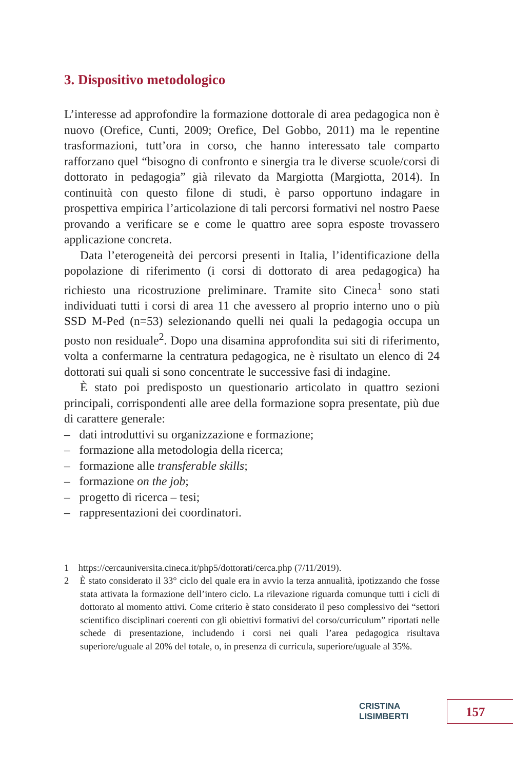3. Dispositivo metodologico
L’interesse ad approfondire la formazione dottorale di area pedagogica non è nuovo (Orefice, Cunti, 2009; Orefice, Del Gobbo, 2011) ma le repentine trasformazioni, tutt’ora in corso, che hanno interessato tale comparto rafforzano quel “bisogno di confronto e sinergia tra le diverse scuole/corsi di dottorato in pedagogia” già rilevato da Margiotta (Margiotta, 2014). In continuità con questo filone di studi, è parso opportuno indagare in prospettiva empirica l’articolazione di tali percorsi formativi nel nostro Paese provando a verificare se e come le quattro aree sopra esposte trovassero applicazione concreta.
Data l’eterogeneità dei percorsi presenti in Italia, l’identificazione della popolazione di riferimento (i corsi di dottorato di area pedagogica) ha richiesto una ricostruzione preliminare. Tramite sito Cineca<sup>1</sup> sono stati individuati tutti i corsi di area 11 che avessero al proprio interno uno o più SSD M-Ped (n=53) selezionando quelli nei quali la pedagogia occupa un posto non residuale<sup>2</sup>. Dopo una disamina approfondita sui siti di riferimento, volta a confermarne la centratura pedagogica, ne è risultato un elenco di 24 dottorati sui quali si sono concentrate le successive fasi di indagine.
È stato poi predisposto un questionario articolato in quattro sezioni principali, corrispondenti alle aree della formazione sopra presentate, più due di carattere generale:
– dati introduttivi su organizzazione e formazione;
– formazione alla metodologia della ricerca;
– formazione alle transferable skills;
– formazione on the job;
– progetto di ricerca – tesi;
– rappresentazioni dei coordinatori.
1 https://cercauniversita.cineca.it/php5/dottorati/cerca.php (7/11/2019).
2 È stato considerato il 33° ciclo del quale era in avvio la terza annualità, ipotizzando che fosse stata attivata la formazione dell’intero ciclo. La rilevazione riguarda comunque tutti i cicli di dottorato al momento attivi. Come criterio è stato considerato il peso complessivo dei “settori scientifico disciplinari coerenti con gli obiettivi formativi del corso/curriculum” riportati nelle schede di presentazione, includendo i corsi nei quali l’area pedagogica risultava superiore/uguale al 20% del totale, o, in presenza di curricula, superiore/uguale al 35%.
CRISTINA LISIMBERTI 157